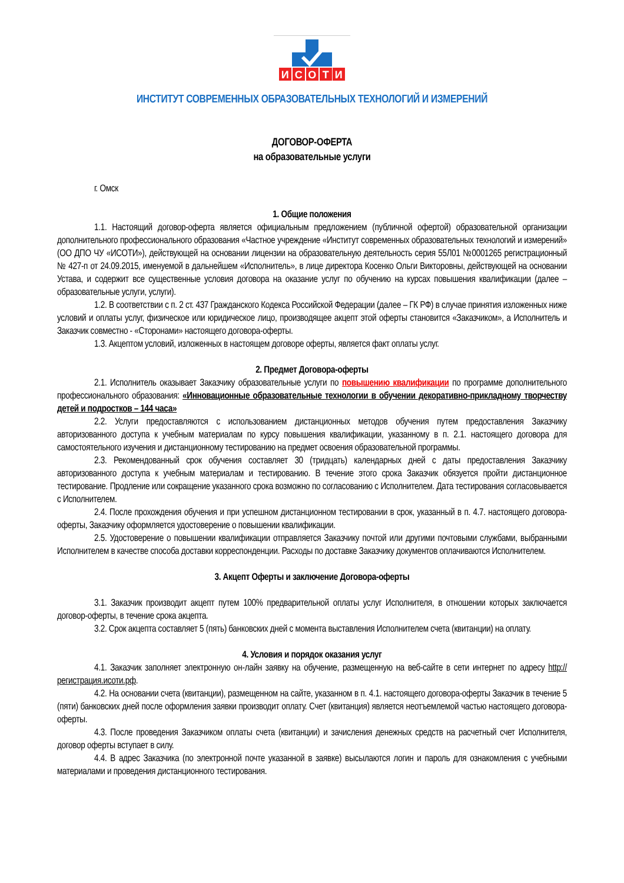И
С
О
Т
И
ИНСТИТУТ СОВРЕМЕННЫХ ОБРАЗОВАТЕЛЬНЫХ ТЕХНОЛОГИЙ И ИЗМЕРЕНИЙ
ДОГОВОР-ОФЕРТА
на образовательные услуги
г. Омск
1. Общие положения
1.1. Настоящий договор-оферта является официальным предложением (публичной офертой) образовательной организации дополнительного профессионального образования «Частное учреждение «Институт современных образовательных технологий и измерений» (ОО ДПО ЧУ «ИСОТИ»), действующей на основании лицензии на образовательную деятельность серия 55Л01 №0001265 регистрационный № 427-п от 24.09.2015, именуемой в дальнейшем «Исполнитель», в лице директора Косенко Ольги Викторовны, действующей на основании Устава, и содержит все существенные условия договора на оказание услуг по обучению на курсах повышения квалификации (далее – образовательные услуги, услуги).
1.2. В соответствии с п. 2 ст. 437 Гражданского Кодекса Российской Федерации (далее – ГК РФ) в случае принятия изложенных ниже условий и оплаты услуг, физическое или юридическое лицо, производящее акцепт этой оферты становится «Заказчиком», а Исполнитель и Заказчик совместно - «Сторонами» настоящего договора-оферты.
1.3. Акцептом условий, изложенных в настоящем договоре оферты, является факт оплаты услуг.
2. Предмет Договора-оферты
2.1. Исполнитель оказывает Заказчику образовательные услуги по повышению квалификации по программе дополнительного профессионального образования: «Инновационные образовательные технологии в обучении декоративно-прикладному творчеству детей и подростков – 144 часа»
2.2. Услуги предоставляются с использованием дистанционных методов обучения путем предоставления Заказчику авторизованного доступа к учебным материалам по курсу повышения квалификации, указанному в п. 2.1. настоящего договора для самостоятельного изучения и дистанционному тестированию на предмет освоения образовательной программы.
2.3. Рекомендованный срок обучения составляет 30 (тридцать) календарных дней с даты предоставления Заказчику авторизованного доступа к учебным материалам и тестированию. В течение этого срока Заказчик обязуется пройти дистанционное тестирование. Продление или сокращение указанного срока возможно по согласованию с Исполнителем. Дата тестирования согласовывается с Исполнителем.
2.4. После прохождения обучения и при успешном дистанционном тестировании в срок, указанный в п. 4.7. настоящего договора-оферты, Заказчику оформляется удостоверение о повышении квалификации.
2.5. Удостоверение о повышении квалификации отправляется Заказчику почтой или другими почтовыми службами, выбранными Исполнителем в качестве способа доставки корреспонденции. Расходы по доставке Заказчику документов оплачиваются Исполнителем.
3. Акцепт Оферты и заключение Договора-оферты
3.1. Заказчик производит акцепт путем 100% предварительной оплаты услуг Исполнителя, в отношении которых заключается договор-оферты, в течение срока акцепта.
3.2. Срок акцепта составляет 5 (пять) банковских дней с момента выставления Исполнителем счета (квитанции) на оплату.
4. Условия и порядок оказания услуг
4.1. Заказчик заполняет электронную он-лайн заявку на обучение, размещенную на веб-сайте в сети интернет по адресу http://регистрация.исоти.рф.
4.2. На основании счета (квитанции), размещенном на сайте, указанном в п. 4.1. настоящего договора-оферты Заказчик в течение 5 (пяти) банковских дней после оформления заявки производит оплату. Счет (квитанция) является неотъемлемой частью настоящего договора-оферты.
4.3. После проведения Заказчиком оплаты счета (квитанции) и зачисления денежных средств на расчетный счет Исполнителя, договор оферты вступает в силу.
4.4. В адрес Заказчика (по электронной почте указанной в заявке) высылаются логин и пароль для ознакомления с учебными материалами и проведения дистанционного тестирования.